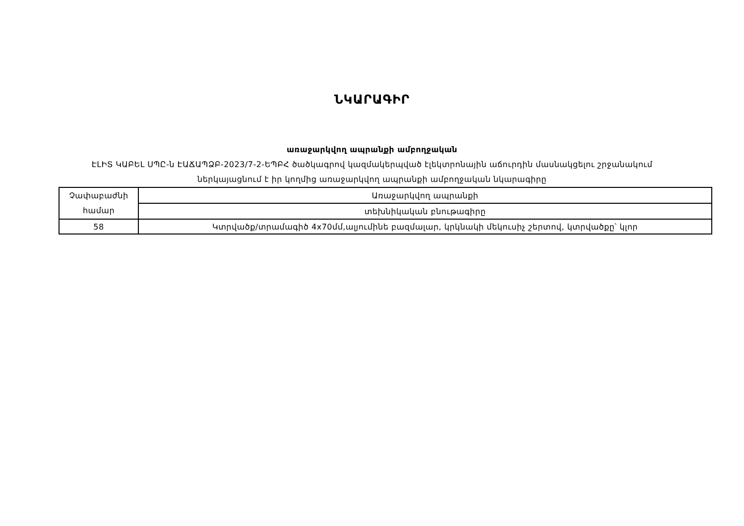ՆԿԱՐԱԳԻՐ
առաջարկվող ապրանքի ամբողջական
ԷԼԻՏ ԿԱԲԵԼ ՍՊԸ-ն ԷԱՃԱՊՁԲ-2023/7-2-ԵՊԲՀ ծածկագրով կազմակերպված էլեկտրոնային աճուրդին մասնակցելու շրջանակում
ներկայացնում է իր կողմից առաջարկվող ապրանքի ամբողջական նկարագիրը
| Չափաբաժնի համար | Առաջարկվող ապրանքի |
| | տեխնիկական բնութագիրը |
| 58 | Կտրվածք/տրամագիծ 4x70մմ,ալյումինե բազմալար, կրկնակի մեկուսիչ շերտով, կտրվածքը՝ կլոր |